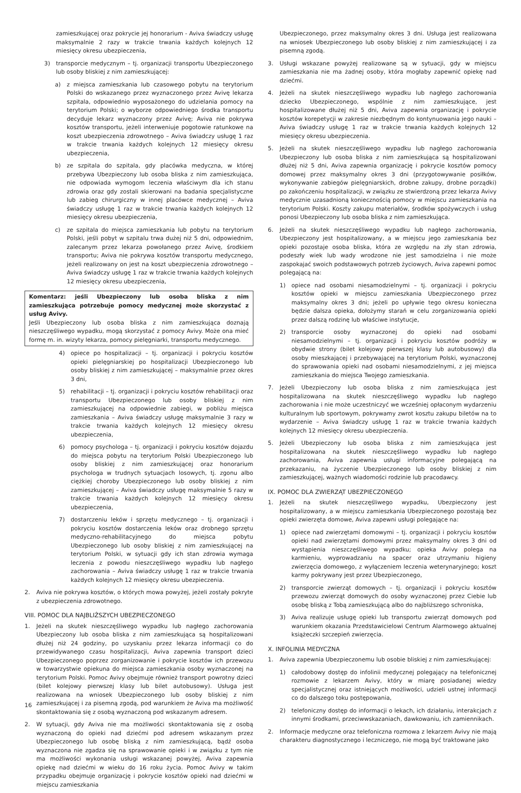zamieszkującej oraz pokrycie jej honorarium - Aviva świadczy usługę maksymalnie 2 razy w trakcie trwania każdych kolejnych 12 miesięcy okresu ubezpieczenia,
3) transporcie medycznym – tj. organizacji transportu Ubezpieczonego lub osoby bliskiej z nim zamieszkującej:
a) z miejsca zamieszkania lub czasowego pobytu na terytorium Polski do wskazanego przez wyznaczonego przez Avivę lekarza szpitala, odpowiednio wyposażonego do udzielania pomocy na terytorium Polski; o wyborze odpowiedniego środka transportu decyduje lekarz wyznaczony przez Avivę; Aviva nie pokrywa kosztów transportu, jeżeli interweniuje pogotowie ratunkowe na koszt ubezpieczenia zdrowotnego – Aviva świadczy usługę 1 raz w trakcie trwania każdych kolejnych 12 miesięcy okresu ubezpieczenia,
b) ze szpitala do szpitala, gdy placówka medyczna, w której przebywa Ubezpieczony lub osoba bliska z nim zamieszkująca, nie odpowiada wymogom leczenia właściwym dla ich stanu zdrowia oraz gdy zostali skierowani na badania specjalistyczne lub zabieg chirurgiczny w innej placówce medycznej – Aviva świadczy usługę 1 raz w trakcie trwania każdych kolejnych 12 miesięcy okresu ubezpieczenia,
c) ze szpitala do miejsca zamieszkania lub pobytu na terytorium Polski, jeśli pobyt w szpitalu trwa dużej niż 5 dni, odpowiednim, zalecanym przez lekarza powołanego przez Avivę, środkiem transportu; Aviva nie pokrywa kosztów transportu medycznego, jeżeli realizowany on jest na koszt ubezpieczenia zdrowotnego – Aviva świadczy usługę 1 raz w trakcie trwania każdych kolejnych 12 miesięcy okresu ubezpieczenia,
Komentarz: jeśli Ubezpieczony lub osoba bliska z nim zamieszkująca potrzebuje pomocy medycznej może skorzystać z usług Avivy.
Jeśli Ubezpieczony lub osoba bliska z nim zamieszkująca doznają nieszczęśliwego wypadku, mogą skorzystać z pomocy Avivy. Może ona mieć formę m. in. wizyty lekarza, pomocy pielęgniarki, transportu medycznego.
4) opiece po hospitalizacji – tj. organizacji i pokryciu kosztów opieki pielęgniarskiej po hospitalizacji Ubezpieczonego lub osoby bliskiej z nim zamieszkującej – maksymalnie przez okres 3 dni,
5) rehabilitacji – tj. organizacji i pokryciu kosztów rehabilitacji oraz transportu Ubezpieczonego lub osoby bliskiej z nim zamieszkującej na odpowiednie zabiegi, w pobliżu miejsca zamieszkania – Aviva świadczy usługę maksymalnie 3 razy w trakcie trwania każdych kolejnych 12 miesięcy okresu ubezpieczenia,
6) pomocy psychologa – tj. organizacji i pokryciu kosztów dojazdu do miejsca pobytu na terytorium Polski Ubezpieczonego lub osoby bliskiej z nim zamieszkującej oraz honorarium psychologa w trudnych sytuacjach losowych, tj. zgonu albo ciężkiej choroby Ubezpieczonego lub osoby bliskiej z nim zamieszkującej – Aviva świadczy usługę maksymalnie 5 razy w trakcie trwania każdych kolejnych 12 miesięcy okresu ubezpieczenia,
7) dostarczeniu leków i sprzętu medycznego – tj. organizacji i pokryciu kosztów dostarczenia leków oraz drobnego sprzętu medyczno-rehabilitacyjnego do miejsca pobytu Ubezpieczonego lub osoby bliskiej z nim zamieszkującej na terytorium Polski, w sytuacji gdy ich stan zdrowia wymaga leczenia z powodu nieszczęśliwego wypadku lub nagłego zachorowania – Aviva świadczy usługę 1 raz w trakcie trwania każdych kolejnych 12 miesięcy okresu ubezpieczenia.
2. Aviva nie pokrywa kosztów, o których mowa powyżej, jeżeli zostały pokryte z ubezpieczenia zdrowotnego.
VIII. POMOC DLA NAJBLIŻSZYCH UBEZPIECZONEGO
1. Jeżeli na skutek nieszczęśliwego wypadku lub nagłego zachorowania Ubezpieczony lub osoba bliska z nim zamieszkująca są hospitalizowani dłużej niż 24 godziny, po uzyskaniu przez lekarza informacji co do przewidywanego czasu hospitalizacji, Aviva zapewnia transport dzieci Ubezpieczonego poprzez zorganizowanie i pokrycie kosztów ich przewozu w towarzystwie opiekuna do miejsca zamieszkania osoby wyznaczonej na terytorium Polski. Pomoc Avivy obejmuje również transport powrotny dzieci (bilet kolejowy pierwszej klasy lub bilet autobusowy). Usługa jest realizowana na wniosek Ubezpieczonego lub osoby bliskiej z nim zamieszkującej i za pisemną zgodą, pod warunkiem że Aviva ma możliwość skontaktowania się z osobą wyznaczoną pod wskazanym adresem.
2. W sytuacji, gdy Aviva nie ma możliwości skontaktowania się z osobą wyznaczoną do opieki nad dziećmi pod adresem wskazanym przez Ubezpieczonego lub osobę bliską z nim zamieszkującą, bądź osoba wyznaczona nie zgadza się na sprawowanie opieki i w związku z tym nie ma możliwości wykonania usługi wskazanej powyżej, Aviva zapewnia opiekę nad dziećmi w wieku do 16 roku życia. Pomoc Avivy w takim przypadku obejmuje organizację i pokrycie kosztów opieki nad dziećmi w miejscu zamieszkania
Ubezpieczonego, przez maksymalny okres 3 dni. Usługa jest realizowana na wniosek Ubezpieczonego lub osoby bliskiej z nim zamieszkującej i za pisemną zgodą.
3. Usługi wskazane powyżej realizowane są w sytuacji, gdy w miejscu zamieszkania nie ma żadnej osoby, która mogłaby zapewnić opiekę nad dziećmi.
4. Jeżeli na skutek nieszczęśliwego wypadku lub nagłego zachorowania dziecko Ubezpieczonego, wspólnie z nim zamieszkujące, jest hospitalizowane dłużej niż 5 dni, Aviva zapewnia organizację i pokrycie kosztów korepetycji w zakresie niezbędnym do kontynuowania jego nauki – Aviva świadczy usługę 1 raz w trakcie trwania każdych kolejnych 12 miesięcy okresu ubezpieczenia.
5. Jeżeli na skutek nieszczęśliwego wypadku lub nagłego zachorowania Ubezpieczony lub osoba bliska z nim zamieszkująca są hospitalizowani dłużej niż 5 dni, Aviva zapewnia organizację i pokrycie kosztów pomocy domowej przez maksymalny okres 3 dni (przygotowywanie posiłków, wykonywanie zabiegów pielęgniarskich, drobne zakupy, drobne porządki) po zakończeniu hospitalizacji, w związku ze stwierdzoną przez lekarza Avivy medycznie uzasadnioną koniecznością pomocy w miejscu zamieszkania na terytorium Polski. Koszty zakupu materiałów, środków spożywczych i usług ponosi Ubezpieczony lub osoba bliska z nim zamieszkująca.
6. Jeżeli na skutek nieszczęśliwego wypadku lub nagłego zachorowania, Ubezpieczony jest hospitalizowany, a w miejscu jego zamieszkania bez opieki pozostaje osoba bliska, która ze względu na zły stan zdrowia, podeszły wiek lub wady wrodzone nie jest samodzielna i nie może zaspokajać swoich podstawowych potrzeb życiowych, Aviva zapewni pomoc polegającą na:
1) opiece nad osobami niesamodzielnymi – tj. organizacji i pokryciu kosztów opieki w miejscu zamieszkania Ubezpieczonego przez maksymalny okres 3 dni; jeżeli po upływie tego okresu konieczna będzie dalsza opieka, dołożymy starań w celu zorganizowania opieki przez dalszą rodzinę lub właściwe instytucje,
2) transporcie osoby wyznaczonej do opieki nad osobami niesamodzielnymi – tj. organizacji i pokryciu kosztów podróży w obydwie strony (bilet kolejowy pierwszej klasy lub autobusowy) dla osoby mieszkającej i przebywającej na terytorium Polski, wyznaczonej do sprawowania opieki nad osobami niesamodzielnymi, z jej miejsca zamieszkania do miejsca Twojego zamieszkania.
7. Jeżeli Ubezpieczony lub osoba bliska z nim zamieszkująca jest hospitalizowana na skutek nieszczęśliwego wypadku lub nagłego zachorowania i nie może uczestniczyć we wcześniej opłaconym wydarzeniu kulturalnym lub sportowym, pokrywamy zwrot kosztu zakupu biletów na to wydarzenie – Aviva świadczy usługę 1 raz w trakcie trwania każdych kolejnych 12 miesięcy okresu ubezpieczenia.
5. Jeżeli Ubezpieczony lub osoba bliska z nim zamieszkująca jest hospitalizowana na skutek nieszczęśliwego wypadku lub nagłego zachorowania, Aviva zapewnia usługi informacyjne polegającą na przekazaniu, na życzenie Ubezpieczonego lub osoby bliskiej z nim zamieszkującej, ważnych wiadomości rodzinie lub pracodawcy.
IX. POMOC DLA ZWIERZĄT UBEZPIECZONEGO
1. Jeżeli na skutek nieszczęśliwego wypadku, Ubezpieczony jest hospitalizowany, a w miejscu zamieszkania Ubezpieczonego pozostają bez opieki zwierzęta domowe, Aviva zapewni usługi polegające na:
1) opiece nad zwierzętami domowymi – tj. organizacji i pokryciu kosztów opieki nad zwierzętami domowymi przez maksymalny okres 3 dni od wystąpienia nieszczęśliwego wypadku; opieka Avivy polega na karmieniu, wyprowadzaniu na spacer oraz utrzymaniu higieny zwierzęcia domowego, z wyłączeniem leczenia weterynaryjnego; koszt karmy pokrywany jest przez Ubezpieczonego,
2) transporcie zwierząt domowych – tj. organizacji i pokryciu kosztów przewozu zwierząt domowych do osoby wyznaczonej przez Ciebie lub osobę bliską z Tobą zamieszkującą albo do najbliższego schroniska,
3) Aviva realizuje usługę opieki lub transportu zwierząt domowych pod warunkiem okazania Przedstawicielowi Centrum Alarmowego aktualnej książeczki szczepień zwierzęcia.
X. INFOLINIA MEDYCZNA
1. Aviva zapewnia Ubezpieczonemu lub osobie bliskiej z nim zamieszkującej:
1) całodobowy dostęp do infolinii medycznej polegający na telefonicznej rozmowie z lekarzem Avivy, który w miarę posiadanej wiedzy specjalistycznej oraz istniejących możliwości, udzieli ustnej informacji co do dalszego toku postępowania,
2) telefoniczny dostęp do informacji o lekach, ich działaniu, interakcjach z innymi środkami, przeciwwskazaniach, dawkowaniu, ich zamiennikach.
2. Informacje medyczne oraz telefoniczna rozmowa z lekarzem Avivy nie mają charakteru diagnostycznego i leczniczego, nie mogą być traktowane jako
16